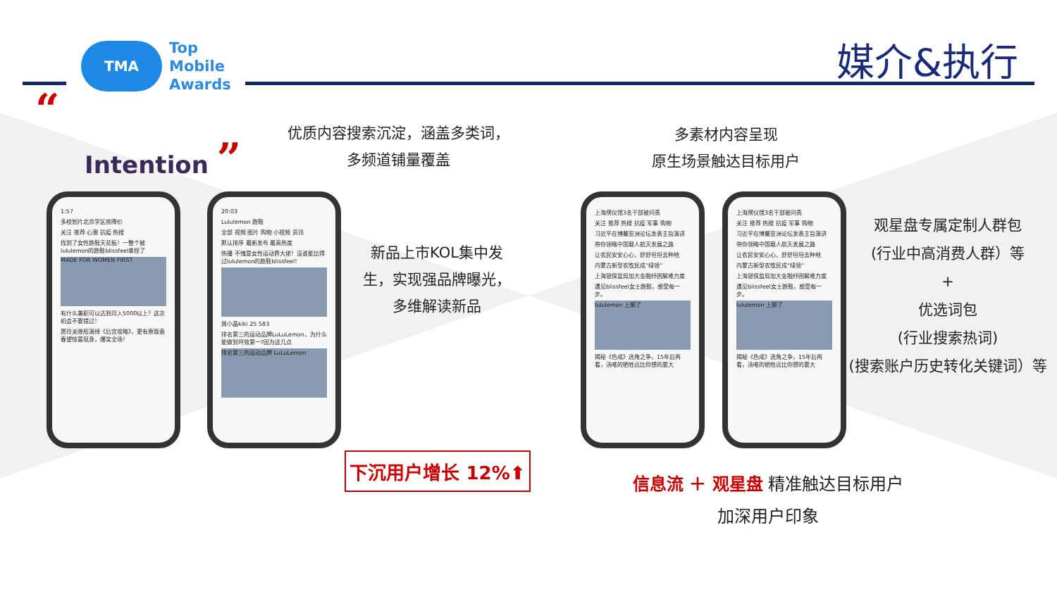TMA
Top
Mobile
Awards
媒介&执行
“
Intention ”
优质内容搜索沉淀，涵盖多类词，
多频道铺量覆盖
多素材内容呈现
原生场景触达目标用户
1:57
多校划片北京学区房降价
关注 推荐 心潮 抗疫 热搜
找到了女性跑鞋天花板！一整个被lululemon的跑鞋blissfeel拿捏了
MADE FOR WOMEN FIRST
有什么兼职可以达到月入5000以上？这次机会不要错过！
贾玲关晓彤演绎《后宫攻略》，更有原版袁春望惊喜现身，爆笑全场！
20:03
Lululemon 跑鞋
全部 视频 图片 购物 小视频 资讯
默认排序 最新发布 最高热度
热播 不愧是女性运动界大佬！没谁能比得过lululemon的跑鞋blissfeel！
周小晶kiki 25 583
排名第三的运动品牌LuLuLemon，为什么能做到坪效第一?因为这几点
排名第三的运动品牌 LuLuLemon
新品上市KOL集中发
生，实现强品牌曝光，
多维解读新品
下沉用户增长 12%⬆
上海殡仪馆3名干部被问责
关注 推荐 热搜 抗疫 军事 购物
习近平在博鳌亚洲论坛发表主旨演讲
带你领略中国载人航天发展之路
让农民安安心心、舒舒坦坦去种地
内蒙古新型农牧民成“绿领”
上海银保监局加大金融纾困解难力度
遇见blissfeel女士跑鞋，感受每一步。
lululemon 上脚了
揭秘《色戒》选角之争，15年后再看，汤唯的牺牲远比你想的要大
上海殡仪馆3名干部被问责
关注 推荐 热搜 抗疫 军事 购物
习近平在博鳌亚洲论坛发表主旨演讲
带你领略中国载人航天发展之路
让农民安安心心、舒舒坦坦去种地
内蒙古新型农牧民成“绿领”
上海银保监局加大金融纾困解难力度
遇见blissfeel女士跑鞋，感受每一步。
lululemon 上脚了
揭秘《色戒》选角之争，15年后再看，汤唯的牺牲远比你想的要大
观星盘专属定制人群包
(行业中高消费人群）等
+
优选词包
(行业搜索热词)
(搜索账户历史转化关键词）等
信息流 ＋ 观星盘 精准触达目标用户
加深用户印象